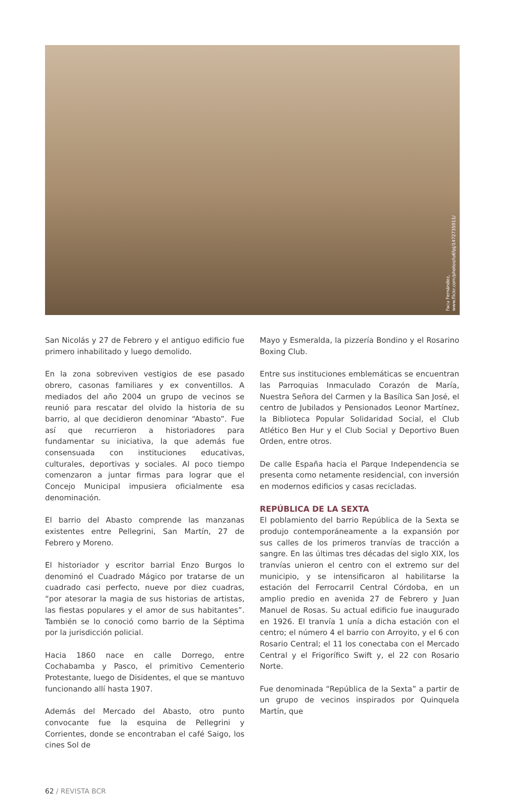Facu Fernández,
www.flickr.com/photos/lu6fpj/1472735911/
San Nicolás y 27 de Febrero y el antiguo edificio fue primero inhabilitado y luego demolido.
En la zona sobreviven vestigios de ese pasado obrero, casonas familiares y ex conventillos. A mediados del año 2004 un grupo de vecinos se reunió para rescatar del olvido la historia de su barrio, al que decidieron denominar “Abasto”. Fue así que recurrieron a historiadores para fundamentar su iniciativa, la que además fue consensuada con instituciones educativas, culturales, deportivas y sociales. Al poco tiempo comenzaron a juntar firmas para lograr que el Concejo Municipal impusiera oficialmente esa denominación.
El barrio del Abasto comprende las manzanas existentes entre Pellegrini, San Martín, 27 de Febrero y Moreno.
El historiador y escritor barrial Enzo Burgos lo denominó el Cuadrado Mágico por tratarse de un cuadrado casi perfecto, nueve por diez cuadras, “por atesorar la magia de sus historias de artistas, las fiestas populares y el amor de sus habitantes”. También se lo conoció como barrio de la Séptima por la jurisdicción policial.
Hacia 1860 nace en calle Dorrego, entre Cochabamba y Pasco, el primitivo Cementerio Protestante, luego de Disidentes, el que se mantuvo funcionando allí hasta 1907.
Además del Mercado del Abasto, otro punto convocante fue la esquina de Pellegrini y Corrientes, donde se encontraban el café Saigo, los cines Sol de
Mayo y Esmeralda, la pizzería Bondino y el Rosarino Boxing Club.
Entre sus instituciones emblemáticas se encuentran las Parroquias Inmaculado Corazón de María, Nuestra Señora del Carmen y la Basílica San José, el centro de Jubilados y Pensionados Leonor Martínez, la Biblioteca Popular Solidaridad Social, el Club Atlético Ben Hur y el Club Social y Deportivo Buen Orden, entre otros.
De calle España hacia el Parque Independencia se presenta como netamente residencial, con inversión en modernos edificios y casas recicladas.
REPÚBLICA DE LA SEXTA
El poblamiento del barrio República de la Sexta se produjo contemporáneamente a la expansión por sus calles de los primeros tranvías de tracción a sangre. En las últimas tres décadas del siglo XIX, los tranvías unieron el centro con el extremo sur del municipio, y se intensificaron al habilitarse la estación del Ferrocarril Central Córdoba, en un amplio predio en avenida 27 de Febrero y Juan Manuel de Rosas. Su actual edificio fue inaugurado en 1926. El tranvía 1 unía a dicha estación con el centro; el número 4 el barrio con Arroyito, y el 6 con Rosario Central; el 11 los conectaba con el Mercado Central y el Frigorífico Swift y, el 22 con Rosario Norte.
Fue denominada “República de la Sexta” a partir de un grupo de vecinos inspirados por Quinquela Martín, que
62 / REVISTA BCR